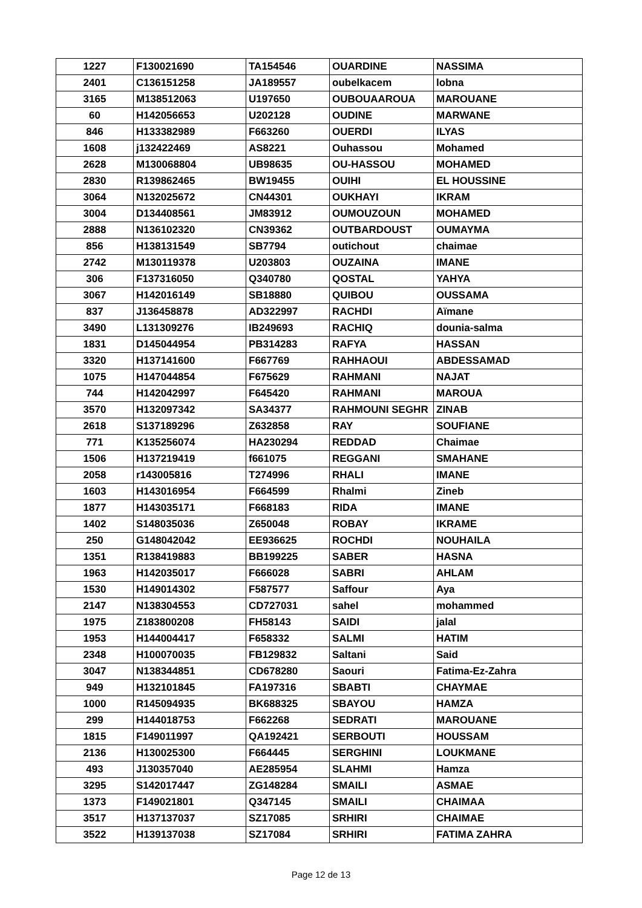| 1227 | F130021690 | TA154546 | OUARDINE | NASSIMA |
| 2401 | C136151258 | JA189557 | oubelkacem | lobna |
| 3165 | M138512063 | U197650 | OUBOUAAROUA | MAROUANE |
| 60 | H142056653 | U202128 | OUDINE | MARWANE |
| 846 | H133382989 | F663260 | OUERDI | ILYAS |
| 1608 | j132422469 | AS8221 | Ouhassou | Mohamed |
| 2628 | M130068804 | UB98635 | OU-HASSOU | MOHAMED |
| 2830 | R139862465 | BW19455 | OUIHI | EL HOUSSINE |
| 3064 | N132025672 | CN44301 | OUKHAYI | IKRAM |
| 3004 | D134408561 | JM83912 | OUMOUZOUN | MOHAMED |
| 2888 | N136102320 | CN39362 | OUTBARDOUST | OUMAYMA |
| 856 | H138131549 | SB7794 | outichout | chaimae |
| 2742 | M130119378 | U203803 | OUZAINA | IMANE |
| 306 | F137316050 | Q340780 | QOSTAL | YAHYA |
| 3067 | H142016149 | SB18880 | QUIBOU | OUSSAMA |
| 837 | J136458878 | AD322997 | RACHDI | Aïmane |
| 3490 | L131309276 | IB249693 | RACHIQ | dounia-salma |
| 1831 | D145044954 | PB314283 | RAFYA | HASSAN |
| 3320 | H137141600 | F667769 | RAHHAOUI | ABDESSAMAD |
| 1075 | H147044854 | F675629 | RAHMANI | NAJAT |
| 744 | H142042997 | F645420 | RAHMANI | MAROUA |
| 3570 | H132097342 | SA34377 | RAHMOUNI SEGHR | ZINAB |
| 2618 | S137189296 | Z632858 | RAY | SOUFIANE |
| 771 | K135256074 | HA230294 | REDDAD | Chaimae |
| 1506 | H137219419 | f661075 | REGGANI | SMAHANE |
| 2058 | r143005816 | T274996 | RHALI | IMANE |
| 1603 | H143016954 | F664599 | Rhalmi | Zineb |
| 1877 | H143035171 | F668183 | RIDA | IMANE |
| 1402 | S148035036 | Z650048 | ROBAY | IKRAME |
| 250 | G148042042 | EE936625 | ROCHDI | NOUHAILA |
| 1351 | R138419883 | BB199225 | SABER | HASNA |
| 1963 | H142035017 | F666028 | SABRI | AHLAM |
| 1530 | H149014302 | F587577 | Saffour | Aya |
| 2147 | N138304553 | CD727031 | sahel | mohammed |
| 1975 | Z183800208 | FH58143 | SAIDI | jalal |
| 1953 | H144004417 | F658332 | SALMI | HATIM |
| 2348 | H100070035 | FB129832 | Saltani | Said |
| 3047 | N138344851 | CD678280 | Saouri | Fatima-Ez-Zahra |
| 949 | H132101845 | FA197316 | SBABTI | CHAYMAE |
| 1000 | R145094935 | BK688325 | SBAYOU | HAMZA |
| 299 | H144018753 | F662268 | SEDRATI | MAROUANE |
| 1815 | F149011997 | QA192421 | SERBOUTI | HOUSSAM |
| 2136 | H130025300 | F664445 | SERGHINI | LOUKMANE |
| 493 | J130357040 | AE285954 | SLAHMI | Hamza |
| 3295 | S142017447 | ZG148284 | SMAILI | ASMAE |
| 1373 | F149021801 | Q347145 | SMAILI | CHAIMAA |
| 3517 | H137137037 | SZ17085 | SRHIRI | CHAIMAE |
| 3522 | H139137038 | SZ17084 | SRHIRI | FATIMA ZAHRA |
Page 12 de 13